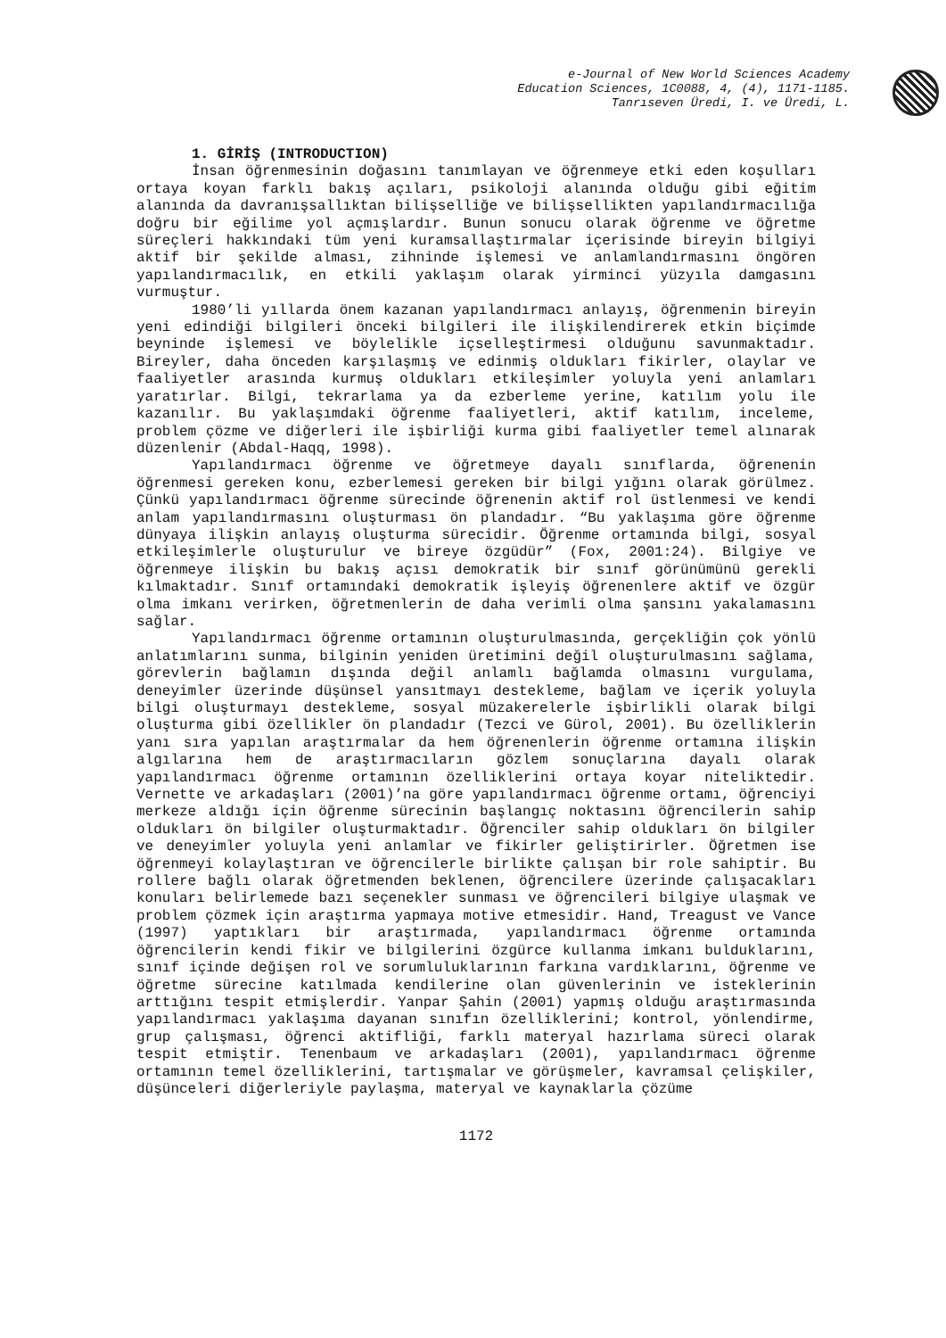e-Journal of New World Sciences Academy
Education Sciences, 1C0088, 4, (4), 1171-1185.
Tanrıseven Üredi, I. ve Üredi, L.
1. GİRİŞ (INTRODUCTION)
İnsan öğrenmesinin doğasını tanımlayan ve öğrenmeye etki eden koşulları ortaya koyan farklı bakış açıları, psikoloji alanında olduğu gibi eğitim alanında da davranışsallıktan bilişselliğe ve bilişsellikten yapılandırmacılığa doğru bir eğilime yol açmışlardır. Bunun sonucu olarak öğrenme ve öğretme süreçleri hakkındaki tüm yeni kuramsallaştırmalar içerisinde bireyin bilgiyi aktif bir şekilde alması, zihninde işlemesi ve anlamlandırmasını öngören yapılandırmacılık, en etkili yaklaşım olarak yirminci yüzyıla damgasını vurmuştur.
1980’li yıllarda önem kazanan yapılandırmacı anlayış, öğrenmenin bireyin yeni edindiği bilgileri önceki bilgileri ile ilişkilendirerek etkin biçimde beyninde işlemesi ve böylelikle içselleştirmesi olduğunu savunmaktadır. Bireyler, daha önceden karşılaşmış ve edinmiş oldukları fikirler, olaylar ve faaliyetler arasında kurmuş oldukları etkileşimler yoluyla yeni anlamları yaratırlar. Bilgi, tekrarlama ya da ezberleme yerine, katılım yolu ile kazanılır. Bu yaklaşımdaki öğrenme faaliyetleri, aktif katılım, inceleme, problem çözme ve diğerleri ile işbirliği kurma gibi faaliyetler temel alınarak düzenlenir (Abdal-Haqq, 1998).
Yapılandırmacı öğrenme ve öğretmeye dayalı sınıflarda, öğrenenin öğrenmesi gereken konu, ezberlemesi gereken bir bilgi yığını olarak görülmez. Çünkü yapılandırmacı öğrenme sürecinde öğrenenin aktif rol üstlenmesi ve kendi anlam yapılandırmasını oluşturması ön plandadır. “Bu yaklaşıma göre öğrenme dünyaya ilişkin anlayış oluşturma sürecidir. Öğrenme ortamında bilgi, sosyal etkileşimlerle oluşturulur ve bireye özgüdür” (Fox, 2001:24). Bilgiye ve öğrenmeye ilişkin bu bakış açısı demokratik bir sınıf görünümünü gerekli kılmaktadır. Sınıf ortamındaki demokratik işleyiş öğrenenlere aktif ve özgür olma imkanı verirken, öğretmenlerin de daha verimli olma şansını yakalamasını sağlar.
Yapılandırmacı öğrenme ortamının oluşturulmasında, gerçekliğin çok yönlü anlatımlarını sunma, bilginin yeniden üretimini değil oluşturulmasını sağlama, görevlerin bağlamın dışında değil anlamlı bağlamda olmasını vurgulama, deneyimler üzerinde düşünsel yansıtmayı destekleme, bağlam ve içerik yoluyla bilgi oluşturmayı destekleme, sosyal müzakerelerle işbirlikli olarak bilgi oluşturma gibi özellikler ön plandadır (Tezci ve Gürol, 2001). Bu özelliklerin yanı sıra yapılan araştırmalar da hem öğrenenlerin öğrenme ortamına ilişkin algılarına hem de araştırmacıların gözlem sonuçlarına dayalı olarak yapılandırmacı öğrenme ortamının özelliklerini ortaya koyar niteliktedir. Vernette ve arkadaşları (2001)’na göre yapılandırmacı öğrenme ortamı, öğrenciyi merkeze aldığı için öğrenme sürecinin başlangıç noktasını öğrencilerin sahip oldukları ön bilgiler oluşturmaktadır. Öğrenciler sahip oldukları ön bilgiler ve deneyimler yoluyla yeni anlamlar ve fikirler geliştirirler. Öğretmen ise öğrenmeyi kolaylaştıran ve öğrencilerle birlikte çalışan bir role sahiptir. Bu rollere bağlı olarak öğretmenden beklenen, öğrencilere üzerinde çalışacakları konuları belirlemede bazı seçenekler sunması ve öğrencileri bilgiye ulaşmak ve problem çözmek için araştırma yapmaya motive etmesidir. Hand, Treagust ve Vance (1997) yaptıkları bir araştırmada, yapılandırmacı öğrenme ortamında öğrencilerin kendi fikir ve bilgilerini özgürce kullanma imkanı bulduklarını, sınıf içinde değişen rol ve sorumluluklarının farkına vardıklarını, öğrenme ve öğretme sürecine katılmada kendilerine olan güvenlerinin ve isteklerinin arttığını tespit etmişlerdir. Yanpar Şahin (2001) yapmış olduğu araştırmasında yapılandırmacı yaklaşıma dayanan sınıfın özelliklerini; kontrol, yönlendirme, grup çalışması, öğrenci aktifliği, farklı materyal hazırlama süreci olarak tespit etmiştir. Tenenbaum ve arkadaşları (2001), yapılandırmacı öğrenme ortamının temel özelliklerini, tartışmalar ve görüşmeler, kavramsal çelişkiler, düşünceleri diğerleriyle paylaşma, materyal ve kaynaklarla çözüme
1172